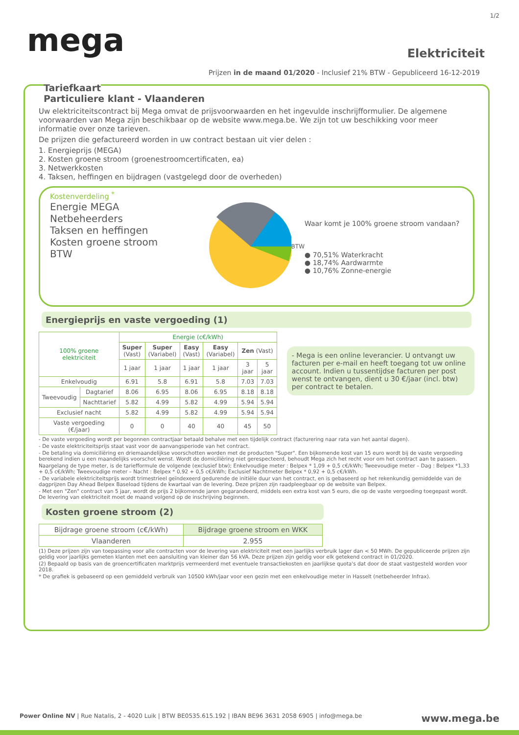1/2
mega
Elektriciteit
Prijzen in de maand 01/2020 - Inclusief 21% BTW - Gepubliceerd 16-12-2019
Tariefkaart
Particuliere klant - Vlaanderen
Uw elektriciteitscontract bij Mega omvat de prijsvoorwaarden en het ingevulde inschrijfformulier. De algemene voorwaarden van Mega zijn beschikbaar op de website www.mega.be. We zijn tot uw beschikking voor meer informatie over onze tarieven.
De prijzen die gefactureerd worden in uw contract bestaan uit vier delen :
1. Energieprijs (MEGA)
2. Kosten groene stroom (groenestroomcertificaten, ea)
3. Netwerkkosten
4. Taksen, heffingen en bijdragen (vastgelegd door de overheden)
Kostenverdeling <sup>*</sup>
Energie MEGA
Netbeheerders
Taksen en heffingen
Kosten groene stroom
BTW
BTW
Waar komt je 100% groene stroom vandaan?
● 70,51% Waterkracht
● 18,74% Aardwarmte
● 10,76% Zonne-energie
Energieprijs en vaste vergoeding (1)
| 100% groene elektriciteit | | Energie (c€/kWh) | | | | | |
| --- | --- | --- | --- | --- | --- | --- | --- |
| | | Super (Vast) | Super (Variabel) | Easy (Vast) | Easy (Variabel) | Zen (Vast) | |
| | | 1 jaar | 1 jaar | 1 jaar | 1 jaar | 3 jaar | 5 jaar |
| Enkelvoudig | | 6.91 | 5.8 | 6.91 | 5.8 | 7.03 | 7.03 |
| Tweevoudig | Dagtarief | 8.06 | 6.95 | 8.06 | 6.95 | 8.18 | 8.18 |
| | Nachttarief | 5.82 | 4.99 | 5.82 | 4.99 | 5.94 | 5.94 |
| Exclusief nacht | | 5.82 | 4.99 | 5.82 | 4.99 | 5.94 | 5.94 |
| Vaste vergoeding (€/jaar) | | 0 | 0 | 40 | 40 | 45 | 50 |
- Mega is een online leverancier. U ontvangt uw facturen per e-mail en heeft toegang tot uw online account. Indien u tussentijdse facturen per post wenst te ontvangen, dient u 30 €/jaar (incl. btw) per contract te betalen.
- De vaste vergoeding wordt per begonnen contractjaar betaald behalve met een tijdelijk contract (facturering naar rata van het aantal dagen).
- De vaste elektriciteitsprijs staat vast voor de aanvangsperiode van het contract.
- De betaling via domiciliëring en driemaandelijkse voorschotten worden met de producten "Super". Een bijkomende kost van 15 euro wordt bij de vaste vergoeding berekend indien u een maandelijks voorschot wenst. Wordt de domiciliëring niet gerespecteerd, behoudt Mega zich het recht voor om het contract aan te passen.
Naargelang de type meter, is de tariefformule de volgende (exclusief btw); Enkelvoudige meter : Belpex * 1,09 + 0,5 c€/kWh; Tweevoudige meter – Dag : Belpex *1,33 + 0,5 c€/kWh; Tweevoudige meter – Nacht : Belpex * 0,92 + 0,5 c€/kWh; Exclusief Nachtmeter Belpex * 0,92 + 0,5 c€/kWh.
- De variabele elektriciteitsprijs wordt trimestrieel geïndexeerd gedurende de initiële duur van het contract, en is gebaseerd op het rekenkundig gemiddelde van de dagprijzen Day Ahead Belpex Baseload tijdens de kwartaal van de levering. Deze prijzen zijn raadpleegbaar op de website van Belpex.
- Met een "Zen" contract van 5 jaar, wordt de prijs 2 bijkomende jaren gegarandeerd, middels een extra kost van 5 euro, die op de vaste vergoeding toegepast wordt. De levering van elektriciteit moet de maand volgend op de inschrijving beginnen.
Kosten groene stroom (2)
| Bijdrage groene stroom (c€/kWh) | Bijdrage groene stroom en WKK |
| --- | --- |
| Vlaanderen | 2.955 |
(1) Deze prijzen zijn van toepassing voor alle contracten voor de levering van elektriciteit met een jaarlijks verbruik lager dan < 50 MWh. De gepubliceerde prijzen zijn geldig voor jaarlijks gemeten klanten met een aansluiting van kleiner dan 56 kVA. Deze prijzen zijn geldig voor elk getekend contract in 01/2020.
(2) Bepaald op basis van de groencertificaten marktprijs vermeerderd met eventuele transactiekosten en jaarlijkse quota's dat door de staat vastgesteld worden voor 2018.
* De grafiek is gebaseerd op een gemiddeld verbruik van 10500 kWh/jaar voor een gezin met een enkelvoudige meter in Hasselt (netbeheerder Infrax).
Power Online NV | Rue Natalis, 2 - 4020 Luik | BTW BE0535.615.192 | IBAN BE96 3631 2058 6905 | info@mega.be www.mega.be